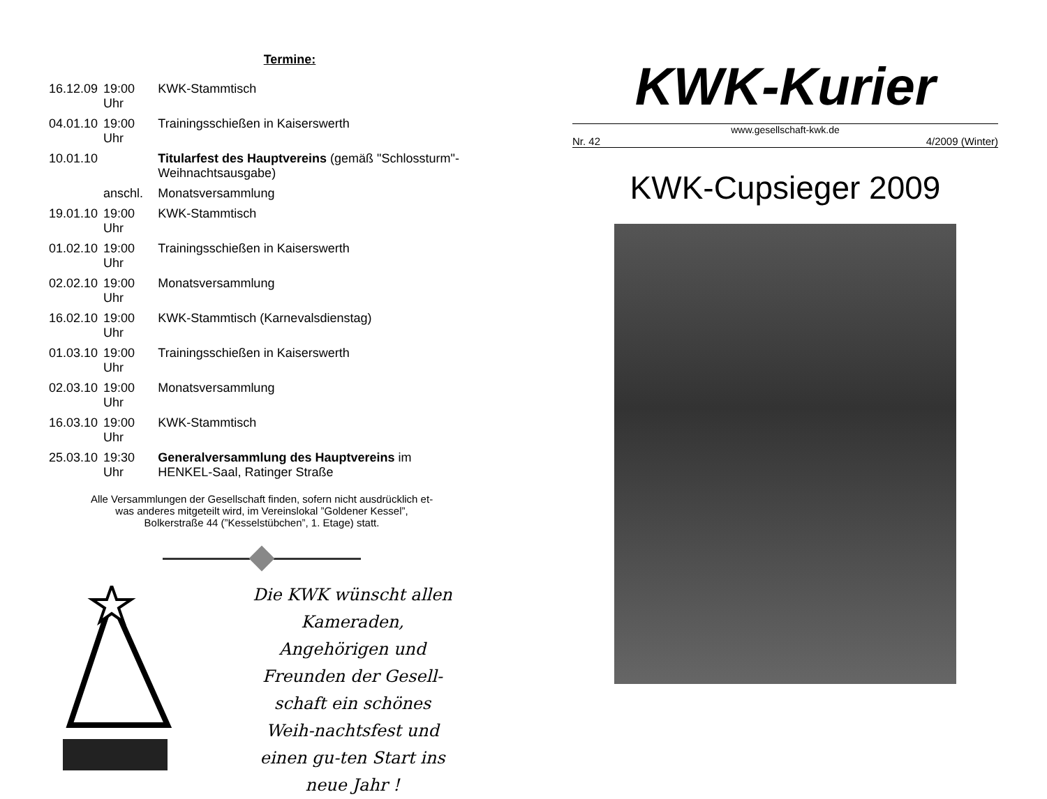Termine:
| 16.12.09 | 19:00 Uhr | KWK-Stammtisch |
| 04.01.10 | 19:00 Uhr | Trainingsschießen in Kaiserswerth |
| 10.01.10 | | Titularfest des Hauptvereins (gemäß "Schlossturm"-Weihnachtsausgabe) |
| | anschl. | Monatsversammlung |
| 19.01.10 | 19:00 Uhr | KWK-Stammtisch |
| 01.02.10 | 19:00 Uhr | Trainingsschießen in Kaiserswerth |
| 02.02.10 | 19:00 Uhr | Monatsversammlung |
| 16.02.10 | 19:00 Uhr | KWK-Stammtisch (Karnevalsdienstag) |
| 01.03.10 | 19:00 Uhr | Trainingsschießen in Kaiserswerth |
| 02.03.10 | 19:00 Uhr | Monatsversammlung |
| 16.03.10 | 19:00 Uhr | KWK-Stammtisch |
| 25.03.10 | 19:30 Uhr | Generalversammlung des Hauptvereins im HENKEL-Saal, Ratinger Straße |
Alle Versammlungen der Gesellschaft finden, sofern nicht ausdrücklich et-
was anderes mitgeteilt wird, im Vereinslokal ”Goldener Kessel”,
Bolkerstraße 44 (”Kesselstübchen”, 1. Etage) statt.
Die KWK wünscht allen Kameraden, Angehörigen und Freunden der Gesell-schaft ein schönes Weih-nachtsfest und einen gu-ten Start ins neue Jahr !
KWK-Kurier
www.gesellschaft-kwk.de
Nr. 42 4/2009 (Winter)
KWK-Cupsieger 2009